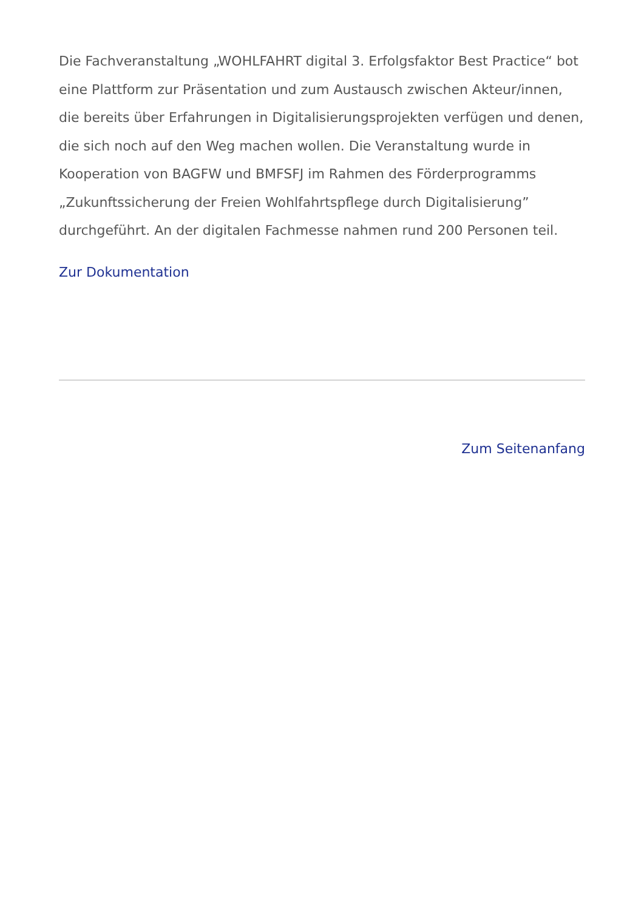Die Fachveranstaltung „WOHLFAHRT digital 3. Erfolgsfaktor Best Practice“ bot eine Plattform zur Präsentation und zum Austausch zwischen Akteur/innen, die bereits über Erfahrungen in Digitalisierungsprojekten verfügen und denen, die sich noch auf den Weg machen wollen. Die Veranstaltung wurde in Kooperation von BAGFW und BMFSFJ im Rahmen des Förderprogramms „Zukunftssicherung der Freien Wohlfahrtspflege durch Digitalisierung” durchgeführt. An der digitalen Fachmesse nahmen rund 200 Personen teil.
Zur Dokumentation
Zum Seitenanfang